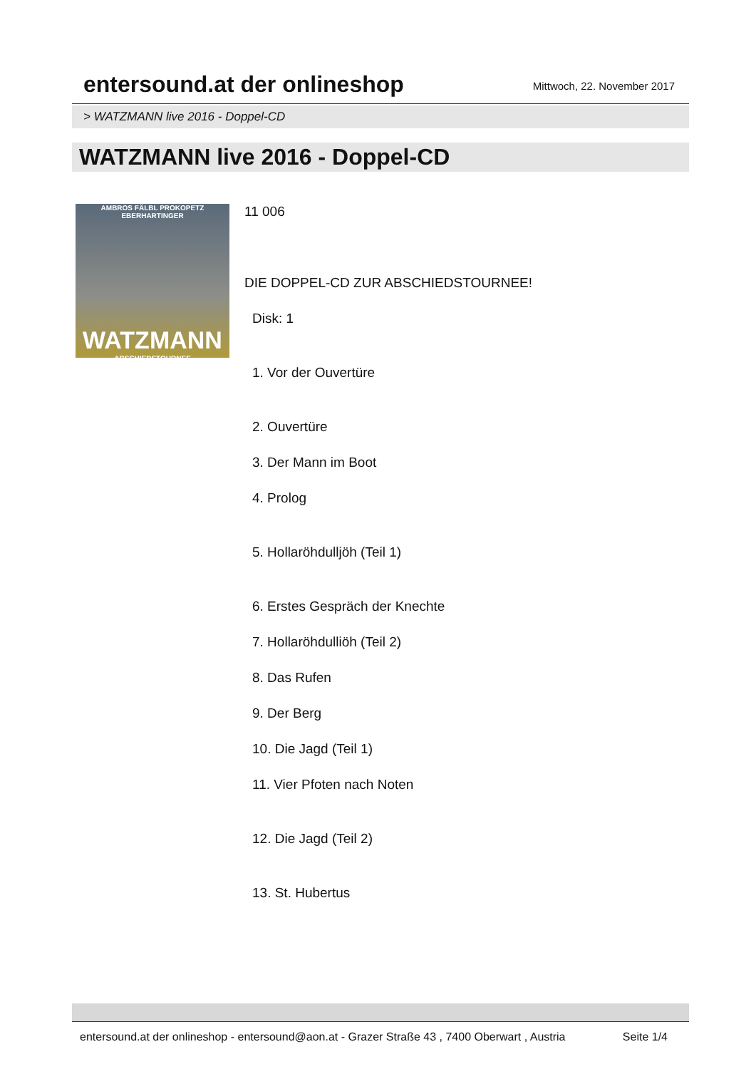entersound.at der onlineshop
Mittwoch, 22. November 2017
> WATZMANN live 2016 - Doppel-CD
WATZMANN live 2016 - Doppel-CD
AMBROS FÄLBL PROKOPETZ EBERHARTINGER
WATZMANN
ABSCHIEDSTOURNEE
11 006
DIE DOPPEL-CD ZUR ABSCHIEDSTOURNEE!
Disk: 1
1. Vor der Ouvertüre
2. Ouvertüre
3. Der Mann im Boot
4. Prolog
5. Hollaröhdulljöh (Teil 1)
6. Erstes Gespräch der Knechte
7. Hollaröhdulliöh (Teil 2)
8. Das Rufen
9. Der Berg
10. Die Jagd (Teil 1)
11. Vier Pfoten nach Noten
12. Die Jagd (Teil 2)
13. St. Hubertus
entersound.at der onlineshop - entersound@aon.at - Grazer Straße 43 , 7400 Oberwart , Austria Seite 1/4